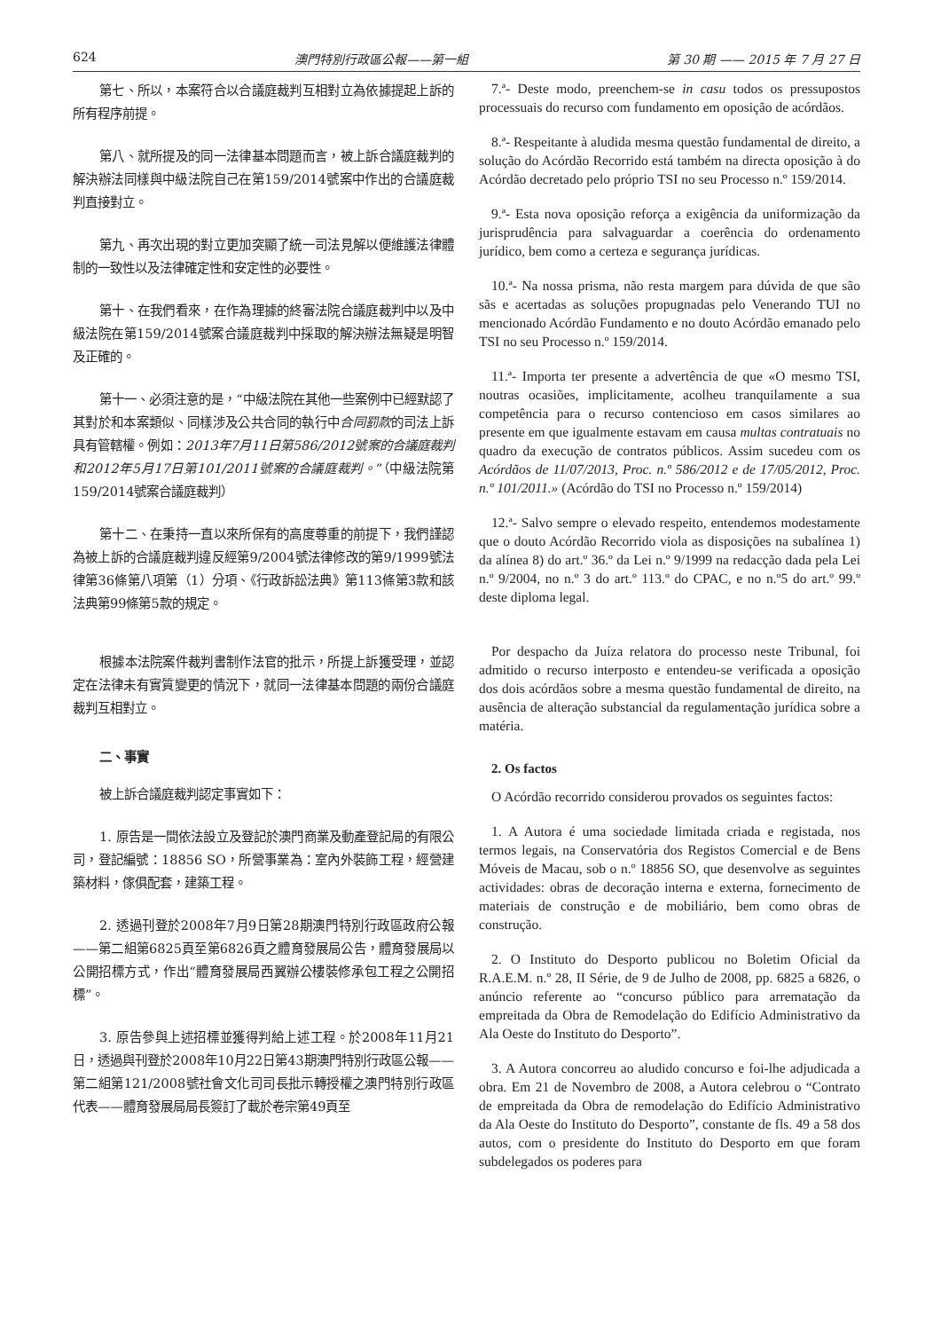624 澳門特別行政區公報——第一組 第 30 期 —— 2015 年 7 月 27 日
第七、所以，本案符合以合議庭裁判互相對立為依據提起上訴的所有程序前提。
第八、就所提及的同一法律基本問題而言，被上訴合議庭裁判的解決辦法同樣與中級法院自己在第159/2014號案中作出的合議庭裁判直接對立。
第九、再次出現的對立更加突顯了統一司法見解以便維護法律體制的一致性以及法律確定性和安定性的必要性。
第十、在我們看來，在作為理據的終審法院合議庭裁判中以及中級法院在第159/2014號案合議庭裁判中採取的解決辦法無疑是明智及正確的。
第十一、必須注意的是，“中級法院在其他一些案例中已經默認了其對於和本案類似、同樣涉及公共合同的執行中合同罰款的司法上訴具有管轄權。例如：2013年7月11日第586/2012號案的合議庭裁判和2012年5月17日第101/2011號案的合議庭裁判。”（中級法院第159/2014號案合議庭裁判）
第十二、在秉持一直以來所保有的高度尊重的前提下，我們謹認為被上訴的合議庭裁判違反經第9/2004號法律修改的第9/1999號法律第36條第八項第（1）分項、《行政訴訟法典》第113條第3款和該法典第99條第5款的規定。
根據本法院案件裁判書制作法官的批示，所提上訴獲受理，並認定在法律未有實質變更的情況下，就同一法律基本問題的兩份合議庭裁判互相對立。
二、事實
被上訴合議庭裁判認定事實如下：
1. 原告是一間依法設立及登記於澳門商業及動產登記局的有限公司，登記編號：18856 SO，所營事業為：室內外裝飾工程，經營建築材料，傢俱配套，建築工程。
2. 透過刊登於2008年7月9日第28期澳門特別行政區政府公報——第二組第6825頁至第6826頁之體育發展局公告，體育發展局以公開招標方式，作出“體育發展局西翼辦公樓裝修承包工程之公開招標”。
3. 原告參與上述招標並獲得判給上述工程。於2008年11月21日，透過與刊登於2008年10月22日第43期澳門特別行政區公報——第二組第121/2008號社會文化司司長批示轉授權之澳門特別行政區代表——體育發展局局長簽訂了載於卷宗第49頁至
7.ª- Deste modo, preenchem-se in casu todos os pressupostos processuais do recurso com fundamento em oposição de acórdãos.
8.ª- Respeitante à aludida mesma questão fundamental de direito, a solução do Acórdão Recorrido está também na directa oposição à do Acórdão decretado pelo próprio TSI no seu Processo n.º 159/2014.
9.ª- Esta nova oposição reforça a exigência da uniformização da jurisprudência para salvaguardar a coerência do ordenamento jurídico, bem como a certeza e segurança jurídicas.
10.ª- Na nossa prisma, não resta margem para dúvida de que são sãs e acertadas as soluções propugnadas pelo Venerando TUI no mencionado Acórdão Fundamento e no douto Acórdão emanado pelo TSI no seu Processo n.º 159/2014.
11.ª- Importa ter presente a advertência de que «O mesmo TSI, noutras ocasiões, implicitamente, acolheu tranquilamente a sua competência para o recurso contencioso em casos similares ao presente em que igualmente estavam em causa multas contratuais no quadro da execução de contratos públicos. Assim sucedeu com os Acórdãos de 11/07/2013, Proc. n.º 586/2012 e de 17/05/2012, Proc. n.º 101/2011.» (Acórdão do TSI no Processo n.º 159/2014)
12.ª- Salvo sempre o elevado respeito, entendemos modestamente que o douto Acórdão Recorrido viola as disposições na subalínea 1) da alínea 8) do art.º 36.º da Lei n.º 9/1999 na redacção dada pela Lei n.º 9/2004, no n.º 3 do art.º 113.º do CPAC, e no n.º5 do art.º 99.º deste diploma legal.
Por despacho da Juíza relatora do processo neste Tribunal, foi admitido o recurso interposto e entendeu-se verificada a oposição dos dois acórdãos sobre a mesma questão fundamental de direito, na ausência de alteração substancial da regulamentação jurídica sobre a matéria.
2. Os factos
O Acórdão recorrido considerou provados os seguintes factos:
1. A Autora é uma sociedade limitada criada e registada, nos termos legais, na Conservatória dos Registos Comercial e de Bens Móveis de Macau, sob o n.º 18856 SO, que desenvolve as seguintes actividades: obras de decoração interna e externa, fornecimento de materiais de construção e de mobiliário, bem como obras de construção.
2. O Instituto do Desporto publicou no Boletim Oficial da R.A.E.M. n.º 28, II Série, de 9 de Julho de 2008, pp. 6825 a 6826, o anúncio referente ao “concurso público para arrematação da empreitada da Obra de Remodelação do Edifício Administrativo da Ala Oeste do Instituto do Desporto”.
3. A Autora concorreu ao aludido concurso e foi-lhe adjudicada a obra. Em 21 de Novembro de 2008, a Autora celebrou o “Contrato de empreitada da Obra de remodelação do Edifício Administrativo da Ala Oeste do Instituto do Desporto”, constante de fls. 49 a 58 dos autos, com o presidente do Instituto do Desporto em que foram subdelegados os poderes para